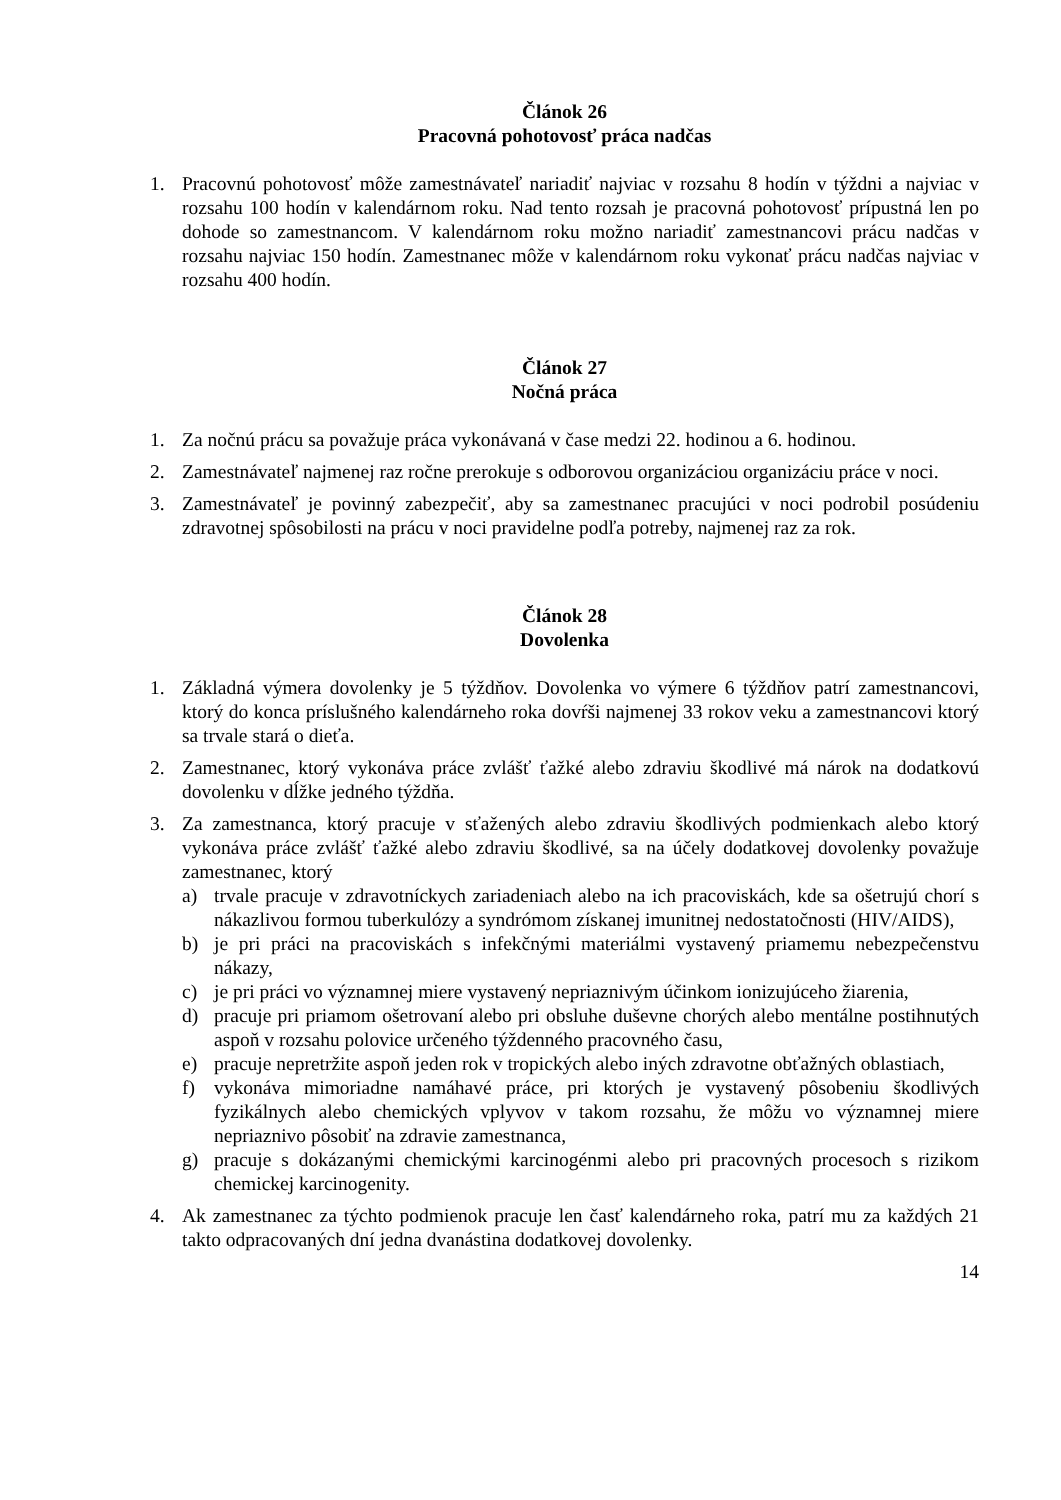Článok 26
Pracovná pohotovosť práca nadčas
1. Pracovnú pohotovosť môže zamestnávateľ nariadiť najviac v rozsahu 8 hodín v týždni a najviac v rozsahu 100 hodín v kalendárnom roku. Nad tento rozsah je pracovná pohotovosť prípustná len po dohode so zamestnancom. V kalendárnom roku možno nariadiť zamestnancovi prácu nadčas v rozsahu najviac 150 hodín. Zamestnanec môže v kalendárnom roku vykonať prácu nadčas najviac v rozsahu 400 hodín.
Článok 27
Nočná práca
1. Za nočnú prácu sa považuje práca vykonávaná v čase medzi 22. hodinou a 6. hodinou.
2. Zamestnávateľ najmenej raz ročne prerokuje s odborovou organizáciou organizáciu práce v noci.
3. Zamestnávateľ je povinný zabezpečiť, aby sa zamestnanec pracujúci v noci podrobil posúdeniu zdravotnej spôsobilosti na prácu v noci pravidelne podľa potreby, najmenej raz za rok.
Článok 28
Dovolenka
1. Základná výmera dovolenky je 5 týždňov. Dovolenka vo výmere 6 týždňov patrí zamestnancovi, ktorý do konca príslušného kalendárneho roka dovŕši najmenej 33 rokov veku a zamestnancovi ktorý sa trvale stará o dieťa.
2. Zamestnanec, ktorý vykonáva práce zvlášť ťažké alebo zdraviu škodlivé má nárok na dodatkovú dovolenku v dĺžke jedného týždňa.
3. Za zamestnanca, ktorý pracuje v sťažených alebo zdraviu škodlivých podmienkach alebo ktorý vykonáva práce zvlášť ťažké alebo zdraviu škodlivé, sa na účely dodatkovej dovolenky považuje zamestnanec, ktorý
a) trvale pracuje v zdravotníckych zariadeniach alebo na ich pracoviskách, kde sa ošetrujú chorí s nákazlivou formou tuberkulózy a syndrómom získanej imunitnej nedostatočnosti (HIV/AIDS),
b) je pri práci na pracoviskách s infekčnými materiálmi vystavený priamemu nebezpečenstvu nákazy,
c) je pri práci vo významnej miere vystavený nepriaznivým účinkom ionizujúceho žiarenia,
d) pracuje pri priamom ošetrovaní alebo pri obsluhe duševne chorých alebo mentálne postihnutých aspoň v rozsahu polovice určeného týždenného pracovného času,
e) pracuje nepretržite aspoň jeden rok v tropických alebo iných zdravotne obťažných oblastiach,
f) vykonáva mimoriadne namáhavé práce, pri ktorých je vystavený pôsobeniu škodlivých fyzikálnych alebo chemických vplyvov v takom rozsahu, že môžu vo významnej miere nepriaznivo pôsobiť na zdravie zamestnanca,
g) pracuje s dokázanými chemickými karcinogénmi alebo pri pracovných procesoch s rizikom chemickej karcinogenity.
4. Ak zamestnanec za týchto podmienok pracuje len časť kalendárneho roka, patrí mu za každých 21 takto odpracovaných dní jedna dvanástina dodatkovej dovolenky.
14